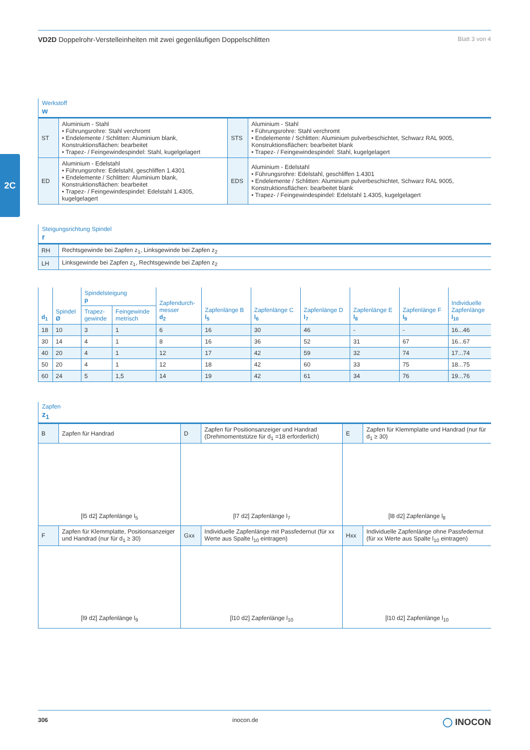2C
VD2D Doppelrohr-Verstelleinheiten mit zwei gegenläufigen Doppelschlitten
Blatt 3 von 4
Werkstoff
w
| ST | Aluminium - Stahl • Führungsrohre: Stahl verchromt • Endelemente / Schlitten: Aluminium blank, Konstruktionsflächen: bearbeitet • Trapez- / Feingewindespindel: Stahl, kugelgelagert | STS | Aluminium - Stahl • Führungsrohre: Stahl verchromt • Endelemente / Schlitten: Aluminium pulverbeschichtet, Schwarz RAL 9005, Konstruktionsflächen: bearbeitet blank • Trapez- / Feingewindespindel: Stahl, kugelgelagert |
| ED | Aluminium - Edelstahl • Führungsrohre: Edelstahl, geschliffen 1.4301 • Endelemente / Schlitten: Aluminium blank, Konstruktionsflächen: bearbeitet • Trapez- / Feingewindespindel: Edelstahl 1.4305, kugelgelagert | EDS | Aluminium - Edelstahl • Führungsrohre: Edelstahl, geschliffen 1.4301 • Endelemente / Schlitten: Aluminium pulverbeschichtet, Schwarz RAL 9005, Konstruktionsflächen: bearbeitet blank • Trapez- / Feingewindespindel: Edelstahl 1.4305, kugelgelagert |
Steigungsrichtung Spindel
r
| RH | Rechtsgewinde bei Zapfen z<sub>1</sub>, Linksgewinde bei Zapfen z<sub>2</sub> |
| LH | Linksgewinde bei Zapfen z<sub>1</sub>, Rechtsgewinde bei Zapfen z<sub>2</sub> |
| d<sub>1</sub> | Spindel Ø | Spindelsteigung p | | Zapfendurch- messer d<sub>2</sub> | Zapfenlänge B l<sub>5</sub> | Zapfenlänge C l<sub>6</sub> | Zapfenlänge D l<sub>7</sub> | Zapfenlänge E l<sub>8</sub> | Zapfenlänge F l<sub>9</sub> | Individuelle Zapfenlänge l<sub>10</sub> |
| --- | --- | --- | --- | --- | --- | --- | --- | --- | --- | --- |
| | | Trapez- gewinde | Feingewinde metrisch | | | | | | | |
| 18 | 10 | 3 | 1 | 6 | 16 | 30 | 46 | - | - | 16...46 |
| 30 | 14 | 4 | 1 | 8 | 16 | 36 | 52 | 31 | 67 | 16...67 |
| 40 | 20 | 4 | 1 | 12 | 17 | 42 | 59 | 32 | 74 | 17...74 |
| 50 | 20 | 4 | 1 | 12 | 18 | 42 | 60 | 33 | 75 | 18...75 |
| 60 | 24 | 5 | 1,5 | 14 | 19 | 42 | 61 | 34 | 76 | 19...76 |
Zapfen
z<sub>1</sub>
| B | Zapfen für Handrad | D | Zapfen für Positionsanzeiger und Handrad (Drehmomentstütze für d<sub>1</sub> =18 erforderlich) | E | Zapfen für Klemmplatte und Handrad (nur für d<sub>1</sub> ≥ 30) |
| [l5 d2] Zapfenlänge l<sub>5</sub> | | [l7 d2] Zapfenlänge l<sub>7</sub> | | [l8 d2] Zapfenlänge l<sub>8</sub> | |
| F | Zapfen für Klemmplatte, Positionsanzeiger und Handrad (nur für d<sub>1</sub> ≥ 30) | Gxx | Individuelle Zapfenlänge mit Passfedernut (für xx Werte aus Spalte l<sub>10</sub> eintragen) | Hxx | Individuelle Zapfenlänge ohne Passfedernut (für xx Werte aus Spalte l<sub>10</sub> eintragen) |
| [l9 d2] Zapfenlänge l<sub>9</sub> | | [l10 d2] Zapfenlänge l<sub>10</sub> | | [l10 d2] Zapfenlänge l<sub>10</sub> | |
306 inocon.de ◯ INOCON